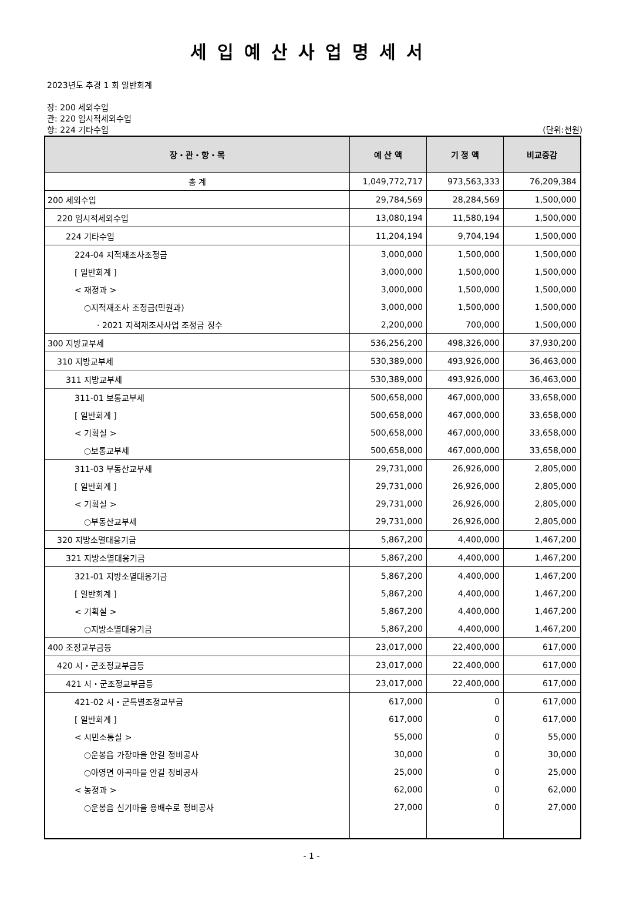세입예산사업명세서
2023년도 추경 1 회 일반회계
장: 200 세외수입
관: 220 임시적세외수입
항: 224 기타수입 (단위:천원)
| 장・관・항・목 | 예 산 액 | 기 정 액 | 비교증감 |
| --- | --- | --- | --- |
| 총 계 | 1,049,772,717 | 973,563,333 | 76,209,384 |
| 200 세외수입 | 29,784,569 | 28,284,569 | 1,500,000 |
| 220 임시적세외수입 | 13,080,194 | 11,580,194 | 1,500,000 |
| 224 기타수입 | 11,204,194 | 9,704,194 | 1,500,000 |
| 224-04 지적재조사조정금 | 3,000,000 | 1,500,000 | 1,500,000 |
| [ 일반회계 ] | 3,000,000 | 1,500,000 | 1,500,000 |
| < 재정과 > | 3,000,000 | 1,500,000 | 1,500,000 |
| ○지적재조사 조정금(민원과) | 3,000,000 | 1,500,000 | 1,500,000 |
| · 2021 지적재조사사업 조정금 징수 | 2,200,000 | 700,000 | 1,500,000 |
| 300 지방교부세 | 536,256,200 | 498,326,000 | 37,930,200 |
| 310 지방교부세 | 530,389,000 | 493,926,000 | 36,463,000 |
| 311 지방교부세 | 530,389,000 | 493,926,000 | 36,463,000 |
| 311-01 보통교부세 | 500,658,000 | 467,000,000 | 33,658,000 |
| [ 일반회계 ] | 500,658,000 | 467,000,000 | 33,658,000 |
| < 기획실 > | 500,658,000 | 467,000,000 | 33,658,000 |
| ○보통교부세 | 500,658,000 | 467,000,000 | 33,658,000 |
| 311-03 부동산교부세 | 29,731,000 | 26,926,000 | 2,805,000 |
| [ 일반회계 ] | 29,731,000 | 26,926,000 | 2,805,000 |
| < 기획실 > | 29,731,000 | 26,926,000 | 2,805,000 |
| ○부동산교부세 | 29,731,000 | 26,926,000 | 2,805,000 |
| 320 지방소멸대응기금 | 5,867,200 | 4,400,000 | 1,467,200 |
| 321 지방소멸대응기금 | 5,867,200 | 4,400,000 | 1,467,200 |
| 321-01 지방소멸대응기금 | 5,867,200 | 4,400,000 | 1,467,200 |
| [ 일반회계 ] | 5,867,200 | 4,400,000 | 1,467,200 |
| < 기획실 > | 5,867,200 | 4,400,000 | 1,467,200 |
| ○지방소멸대응기금 | 5,867,200 | 4,400,000 | 1,467,200 |
| 400 조정교부금등 | 23,017,000 | 22,400,000 | 617,000 |
| 420 시・군조정교부금등 | 23,017,000 | 22,400,000 | 617,000 |
| 421 시・군조정교부금등 | 23,017,000 | 22,400,000 | 617,000 |
| 421-02 시・군특별조정교부금 | 617,000 | 0 | 617,000 |
| [ 일반회계 ] | 617,000 | 0 | 617,000 |
| < 시민소통실 > | 55,000 | 0 | 55,000 |
| ○운봉읍 가장마을 안길 정비공사 | 30,000 | 0 | 30,000 |
| ○아영면 아곡마을 안길 정비공사 | 25,000 | 0 | 25,000 |
| < 농정과 > | 62,000 | 0 | 62,000 |
| ○운봉읍 신기마을 용배수로 정비공사 | 27,000 | 0 | 27,000 |
- 1 -